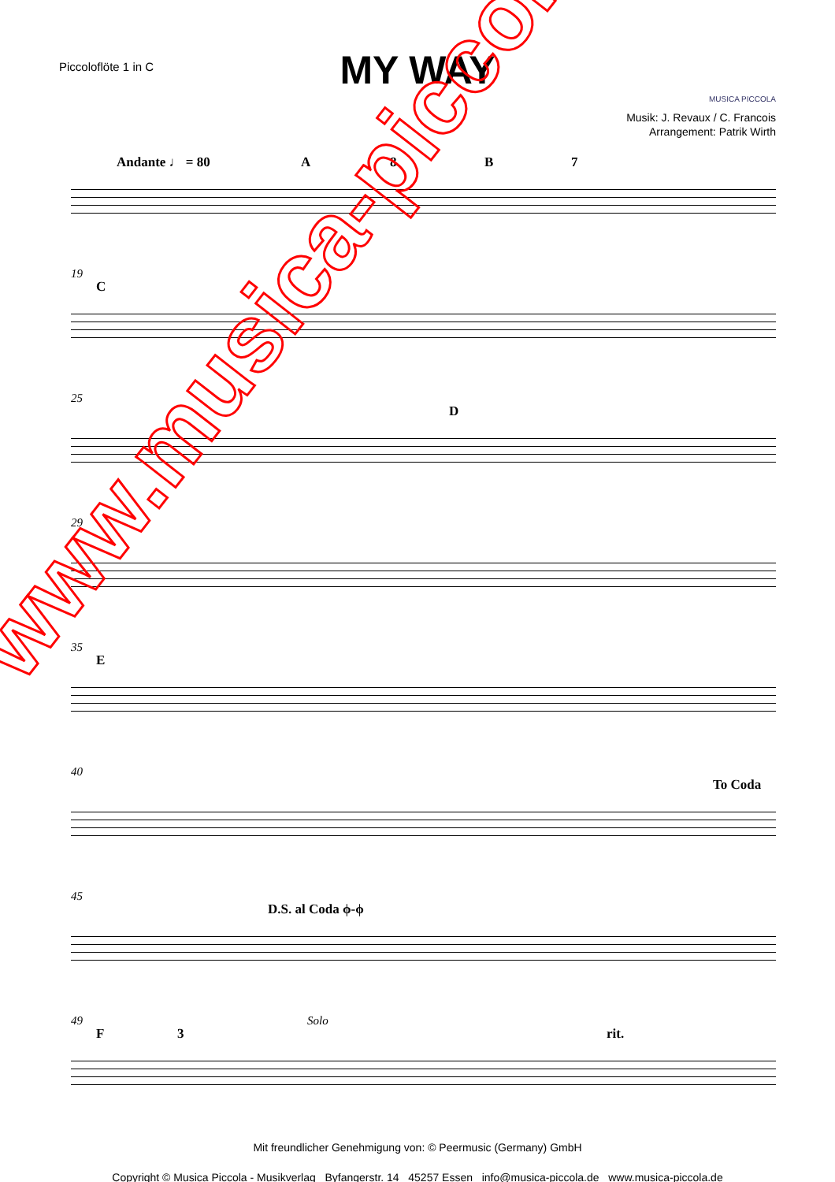Piccoloflöte 1 in C
MY WAY
MUSICA PICCOLA
Musik: J. Revaux / C. Francois
Arrangement: Patrik Wirth
Andante ♩ = 80 A 8 B 7
19
C
25
D
29
35
E
40
To Coda
45
D.S. al Coda ϕ-ϕ
49
F 3
Solo
rit.
Mit freundlicher Genehmigung von: © Peermusic (Germany) GmbH
Copyright © Musica Piccola - Musikverlag Byfangerstr. 14 45257 Essen info@musica-piccola.de www.musica-piccola.de
www.musica-piccola.de